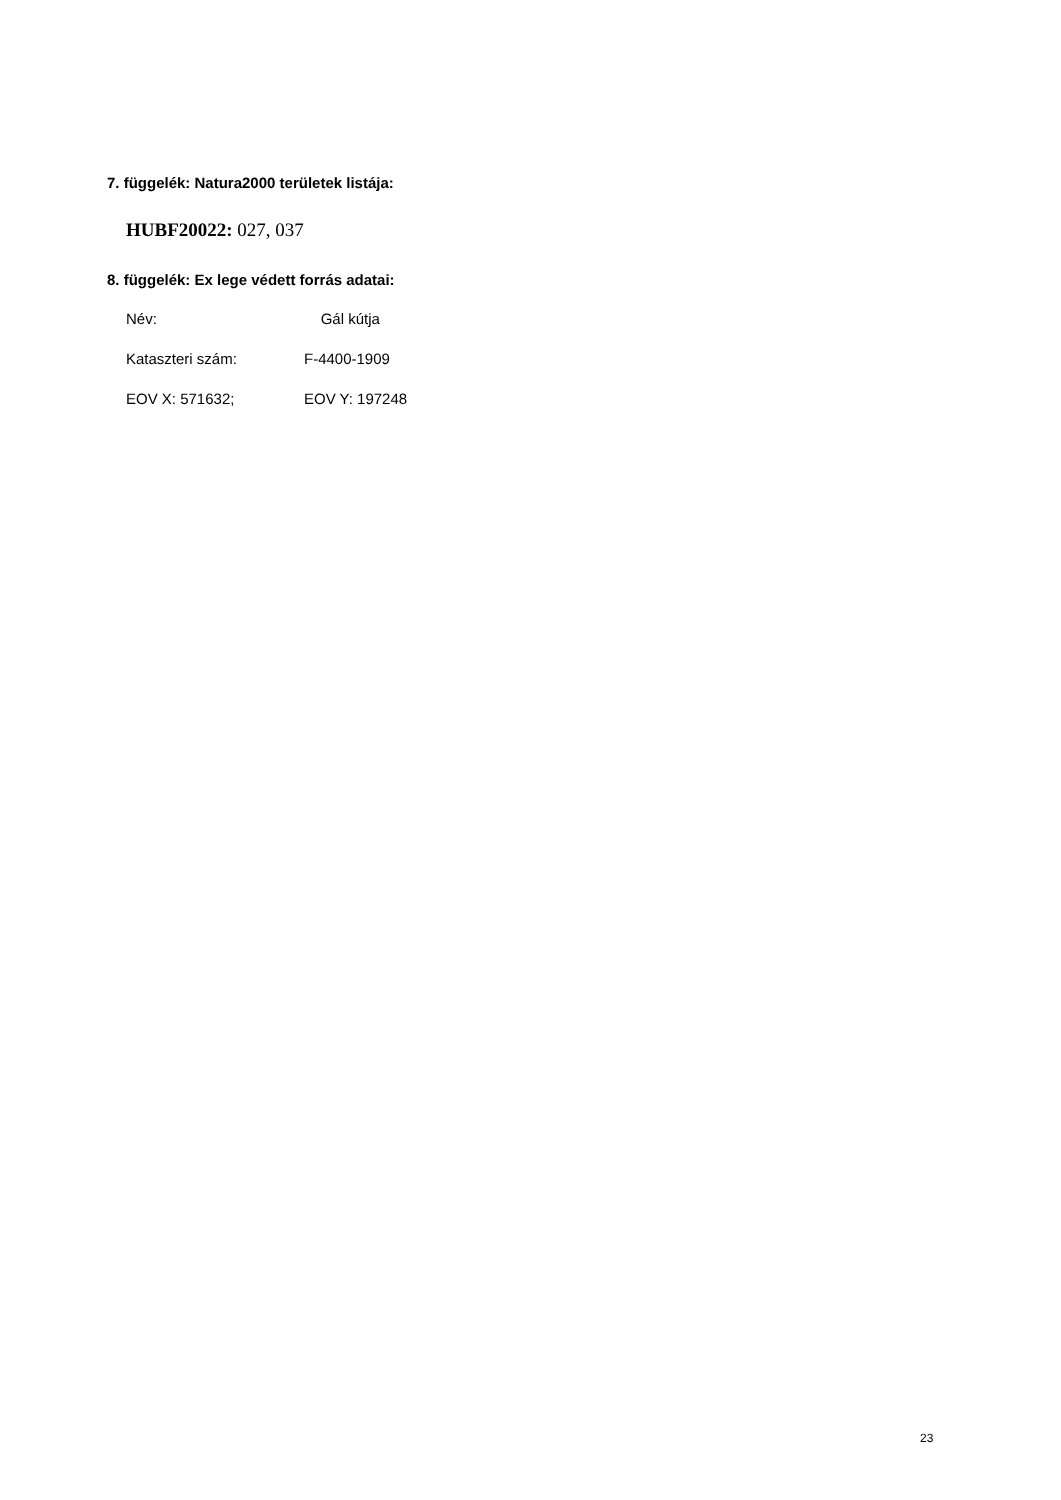7. függelék: Natura2000 területek listája:
HUBF20022: 027, 037
8. függelék: Ex lege védett forrás adatai:
Név: Gál kútja
Kataszteri szám: F-4400-1909
EOV X: 571632; EOV Y: 197248
23